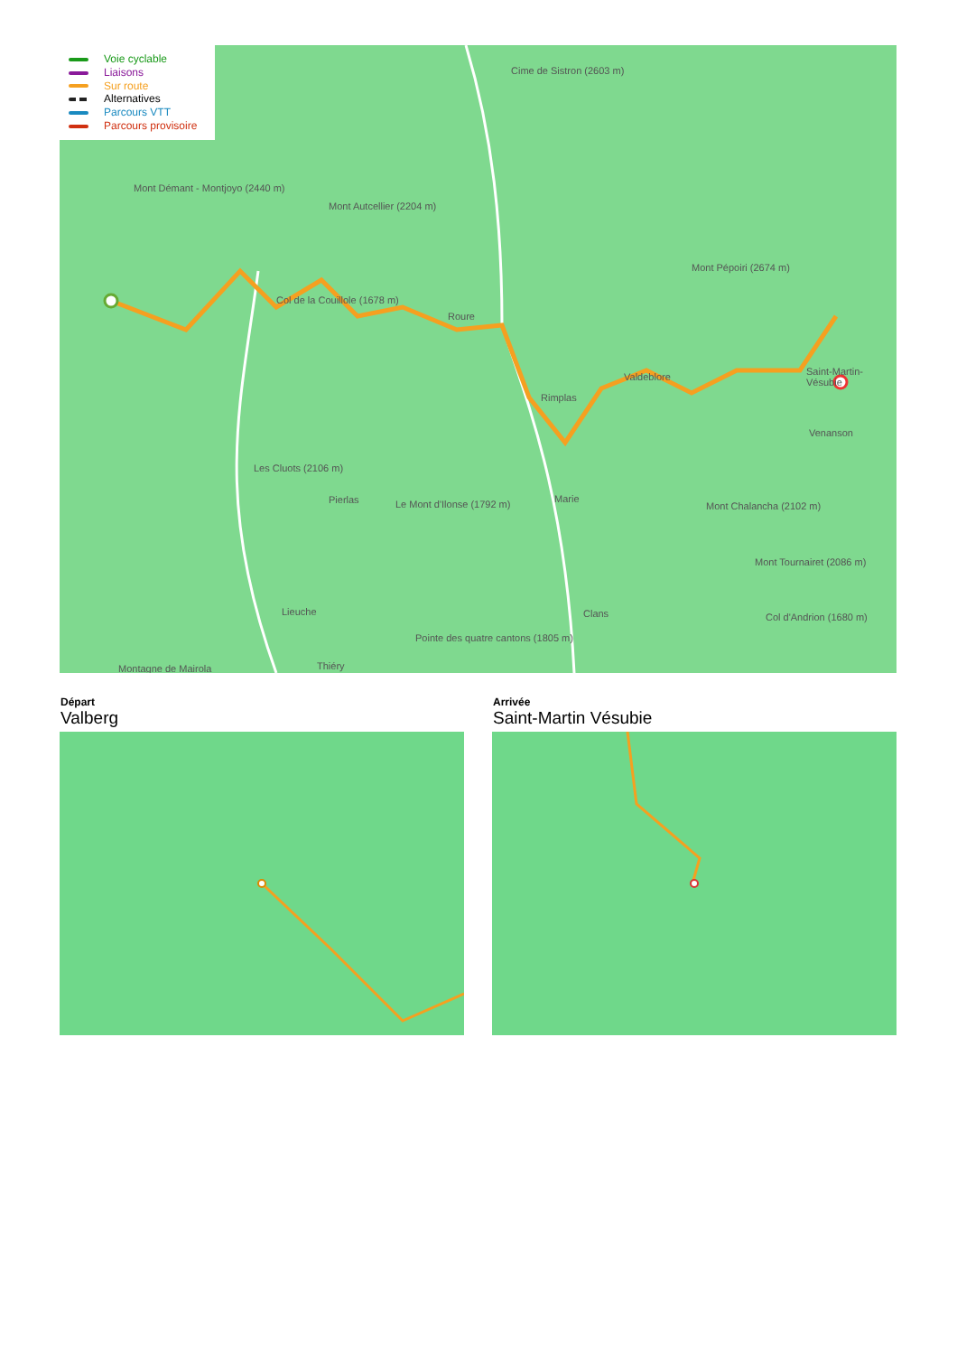Cime de Sistron (2603 m)
Mont Démant - Montjoyo (2440 m)
Mont Autcellier (2204 m)
Mont Pépoiri (2674 m)
Col de la Couillole (1678 m)
Roure
Valdeblore
Rimplas
Saint-Martin-Vésubie
Venanson
Les Cluots (2106 m)
Pierlas Le Mont d'Ilonse (1792 m) Marie
Mont Chalancha (2102 m)
Mont Tournairet (2086 m)
Lieuche Clans Col d'Andrion (1680 m)
Pointe des quatre cantons (1805 m)
Montagne de Mairola Thiéry
Voie cyclable
Liaisons
Sur route
Alternatives
Parcours VTT
Parcours provisoire
Départ
Valberg
Arrivée
Saint-Martin Vésubie